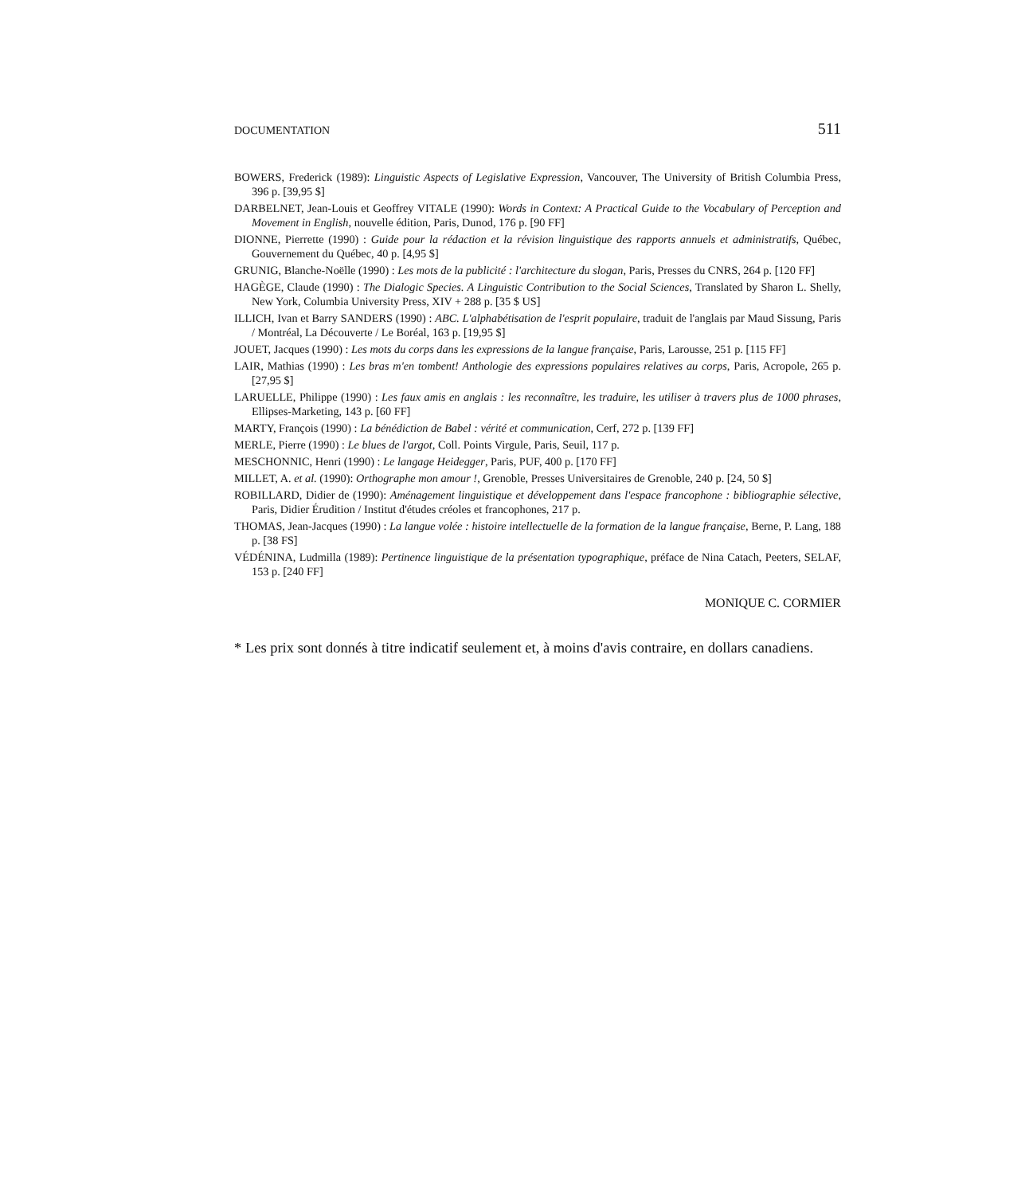DOCUMENTATION 511
BOWERS, Frederick (1989): Linguistic Aspects of Legislative Expression, Vancouver, The University of British Columbia Press, 396 p. [39,95 $]
DARBELNET, Jean-Louis et Geoffrey VITALE (1990): Words in Context: A Practical Guide to the Vocabulary of Perception and Movement in English, nouvelle édition, Paris, Dunod, 176 p. [90 FF]
DIONNE, Pierrette (1990) : Guide pour la rédaction et la révision linguistique des rapports annuels et administratifs, Québec, Gouvernement du Québec, 40 p. [4,95 $]
GRUNIG, Blanche-Noëlle (1990) : Les mots de la publicité : l'architecture du slogan, Paris, Presses du CNRS, 264 p. [120 FF]
HAGÈGE, Claude (1990) : The Dialogic Species. A Linguistic Contribution to the Social Sciences, Translated by Sharon L. Shelly, New York, Columbia University Press, XIV + 288 p. [35 $ US]
ILLICH, Ivan et Barry SANDERS (1990) : ABC. L'alphabétisation de l'esprit populaire, traduit de l'anglais par Maud Sissung, Paris / Montréal, La Découverte / Le Boréal, 163 p. [19,95 $]
JOUET, Jacques (1990) : Les mots du corps dans les expressions de la langue française, Paris, Larousse, 251 p. [115 FF]
LAIR, Mathias (1990) : Les bras m'en tombent! Anthologie des expressions populaires relatives au corps, Paris, Acropole, 265 p. [27,95 $]
LARUELLE, Philippe (1990) : Les faux amis en anglais : les reconnaître, les traduire, les utiliser à travers plus de 1000 phrases, Ellipses-Marketing, 143 p. [60 FF]
MARTY, François (1990) : La bénédiction de Babel : vérité et communication, Cerf, 272 p. [139 FF]
MERLE, Pierre (1990) : Le blues de l'argot, Coll. Points Virgule, Paris, Seuil, 117 p.
MESCHONNIC, Henri (1990) : Le langage Heidegger, Paris, PUF, 400 p. [170 FF]
MILLET, A. et al. (1990): Orthographe mon amour !, Grenoble, Presses Universitaires de Grenoble, 240 p. [24, 50 $]
ROBILLARD, Didier de (1990): Aménagement linguistique et développement dans l'espace francophone : bibliographie sélective, Paris, Didier Érudition / Institut d'études créoles et francophones, 217 p.
THOMAS, Jean-Jacques (1990) : La langue volée : histoire intellectuelle de la formation de la langue française, Berne, P. Lang, 188 p. [38 FS]
VÉDÉNINA, Ludmilla (1989): Pertinence linguistique de la présentation typographique, préface de Nina Catach, Peeters, SELAF, 153 p. [240 FF]
MONIQUE C. CORMIER
* Les prix sont donnés à titre indicatif seulement et, à moins d'avis contraire, en dollars canadiens.